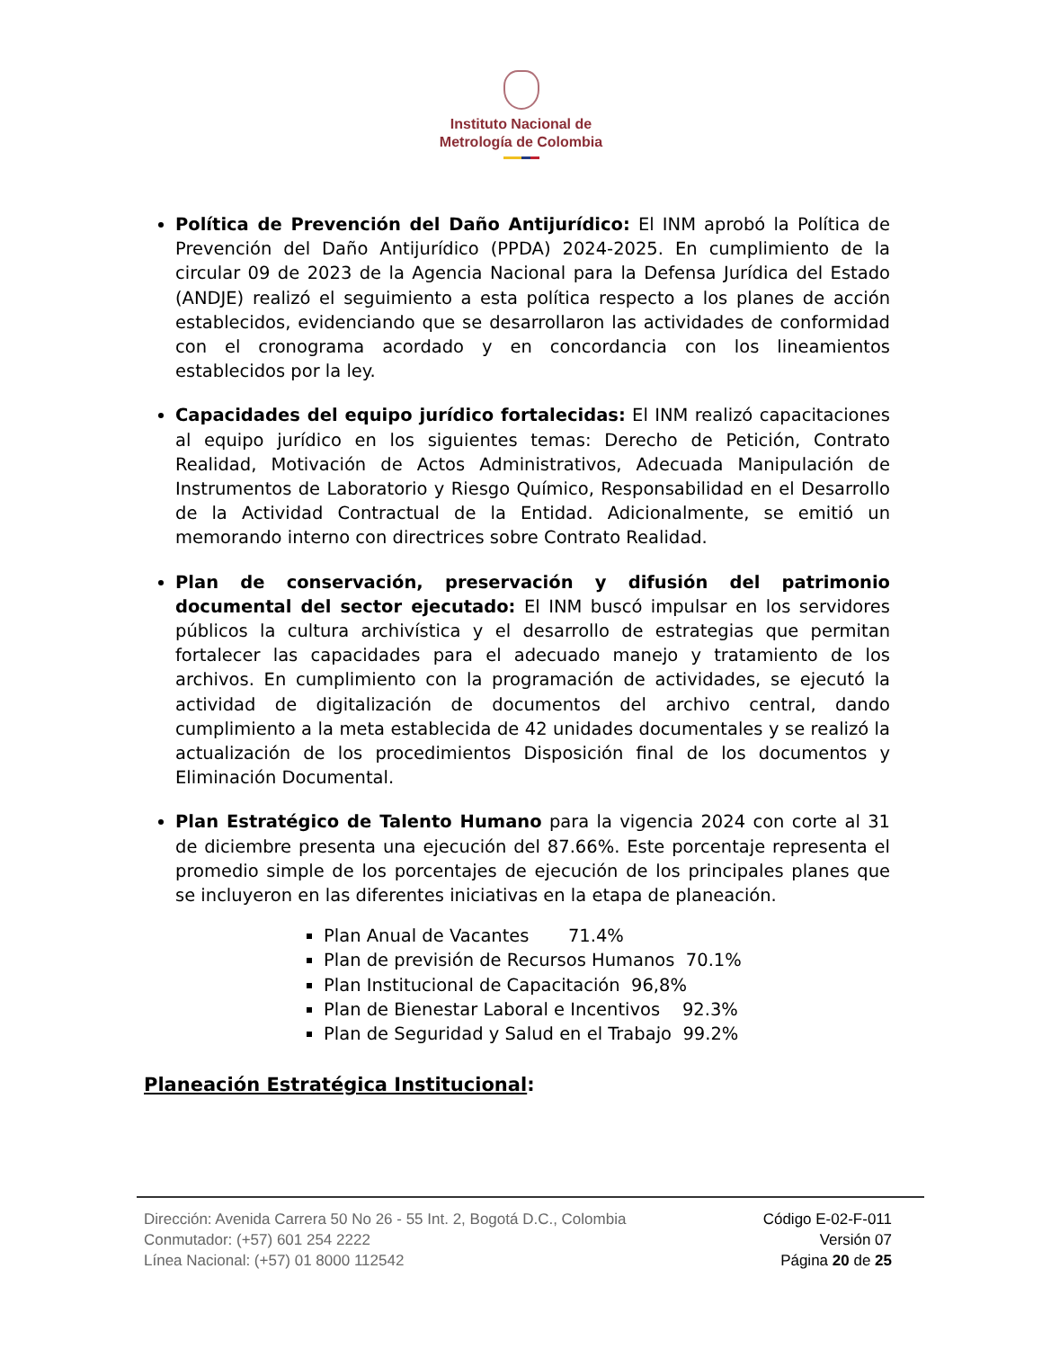Instituto Nacional de
Metrología de Colombia
Política de Prevención del Daño Antijurídico: El INM aprobó la Política de Prevención del Daño Antijurídico (PPDA) 2024-2025. En cumplimiento de la circular 09 de 2023 de la Agencia Nacional para la Defensa Jurídica del Estado (ANDJE) realizó el seguimiento a esta política respecto a los planes de acción establecidos, evidenciando que se desarrollaron las actividades de conformidad con el cronograma acordado y en concordancia con los lineamientos establecidos por la ley.
Capacidades del equipo jurídico fortalecidas: El INM realizó capacitaciones al equipo jurídico en los siguientes temas: Derecho de Petición, Contrato Realidad, Motivación de Actos Administrativos, Adecuada Manipulación de Instrumentos de Laboratorio y Riesgo Químico, Responsabilidad en el Desarrollo de la Actividad Contractual de la Entidad. Adicionalmente, se emitió un memorando interno con directrices sobre Contrato Realidad.
Plan de conservación, preservación y difusión del patrimonio documental del sector ejecutado: El INM buscó impulsar en los servidores públicos la cultura archivística y el desarrollo de estrategias que permitan fortalecer las capacidades para el adecuado manejo y tratamiento de los archivos. En cumplimiento con la programación de actividades, se ejecutó la actividad de digitalización de documentos del archivo central, dando cumplimiento a la meta establecida de 42 unidades documentales y se realizó la actualización de los procedimientos Disposición final de los documentos y Eliminación Documental.
Plan Estratégico de Talento Humano para la vigencia 2024 con corte al 31 de diciembre presenta una ejecución del 87.66%. Este porcentaje representa el promedio simple de los porcentajes de ejecución de los principales planes que se incluyeron en las diferentes iniciativas en la etapa de planeación.
Plan Anual de Vacantes 71.4%
Plan de previsión de Recursos Humanos 70.1%
Plan Institucional de Capacitación 96,8%
Plan de Bienestar Laboral e Incentivos 92.3%
Plan de Seguridad y Salud en el Trabajo 99.2%
Planeación Estratégica Institucional:
Dirección: Avenida Carrera 50 No 26 - 55 Int. 2, Bogotá D.C., Colombia
Conmutador: (+57) 601 254 2222
Línea Nacional: (+57) 01 8000 112542
Código E-02-F-011
Versión 07
Página 20 de 25